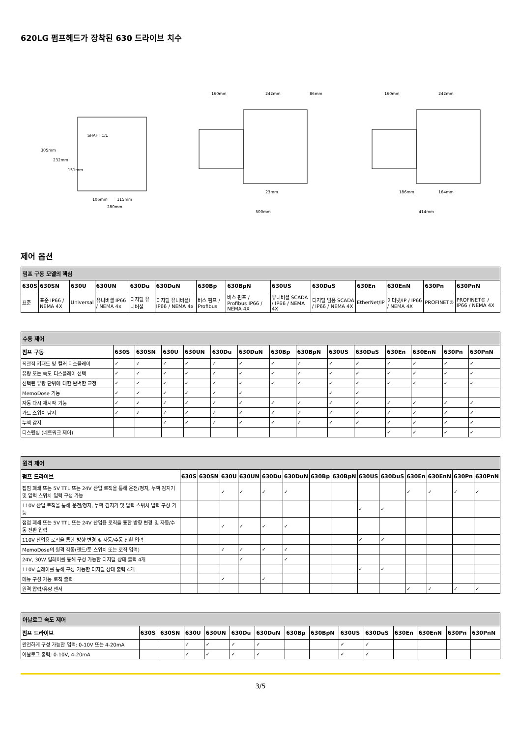620LG 펌프헤드가 장착된 630 드라이브 치수
305mm
232mm
151mm
SHAFT C/L
106mm
115mm
280mm
160mm
242mm
86mm
23mm
500mm
160mm
242mm
186mm
164mm
414mm
제어 옵션
| 펌프 구동 모델의 핵심 | | | | | | | | | | | | | |
| 630S | 630SN | 630U | 630UN | 630Du | 630DuN | 630Bp | 630BpN | 630US | 630DuS | 630En | 630EnN | 630Pn | 630PnN |
| 표준 | 표준 IP66 / NEMA 4X | Universal | 유니버셜 IP66 / NEMA 4x | 디지털 유니버셜 | 디지털 유니버셜l IP66 / NEMA 4x | 버스 펌프 / Profibus | 버스 펌프 / Profibus IP66 / NEMA 4X | 유니버셜 SCADA / IP66 / NEMA 4X | 디지털 범용 SCADA / IP66 / NEMA 4X | EtherNet/IP | 이더넷/IP / IP66 / NEMA 4X | PROFINET® | PROFINET® / IP66 / NEMA 4X |
| 수동 제어 | | | | | | | | | | | | | | |
| 펌프 구동 | 630S | 630SN | 630U | 630UN | 630Du | 630DuN | 630Bp | 630BpN | 630US | 630DuS | 630En | 630EnN | 630Pn | 630PnN |
| 직관적 키패드 및 컬러 디스플레이 | ✓ | ✓ | ✓ | ✓ | ✓ | ✓ | ✓ | ✓ | ✓ | ✓ | ✓ | ✓ | ✓ | ✓ |
| 유량 또는 속도 디스플레이 선택 | ✓ | ✓ | ✓ | ✓ | ✓ | ✓ | ✓ | ✓ | ✓ | ✓ | ✓ | ✓ | ✓ | ✓ |
| 선택된 유량 단위에 대한 완벽한 교정 | ✓ | ✓ | ✓ | ✓ | ✓ | ✓ | ✓ | ✓ | ✓ | ✓ | ✓ | ✓ | ✓ | ✓ |
| MemoDose 기능 | ✓ | ✓ | ✓ | ✓ | ✓ | ✓ | | | ✓ | ✓ | | | | |
| 자동 다시 재시작 기능 | ✓ | ✓ | ✓ | ✓ | ✓ | ✓ | ✓ | ✓ | ✓ | ✓ | ✓ | ✓ | ✓ | ✓ |
| 가드 스위치 탐지 | ✓ | ✓ | ✓ | ✓ | ✓ | ✓ | ✓ | ✓ | ✓ | ✓ | ✓ | ✓ | ✓ | ✓ |
| 누액 감지 | | | ✓ | ✓ | ✓ | ✓ | ✓ | ✓ | ✓ | ✓ | ✓ | ✓ | ✓ | ✓ |
| 디스펜싱 (네트워크 제어) | | | | | | | | | | | ✓ | ✓ | ✓ | ✓ |
| 원격 제어 | | | | | | | | | | | | | | |
| 펌프 드라이브 | 630S | 630SN | 630U | 630UN | 630Du | 630DuN | 630Bp | 630BpN | 630US | 630DuS | 630En | 630EnN | 630Pn | 630PnN |
| 접점 폐쇄 또는 5V TTL 또는 24V 산업 로직을 통해 운전/정지, 누액 감지기 및 압력 스위치 입력 구성 가능 | | | ✓ | ✓ | ✓ | ✓ | | | | | ✓ | ✓ | ✓ | ✓ |
| 110V 산업 로직을 통해 운전/정지, 누액 감지기 및 압력 스위치 입력 구성 가능 | | | | | | | | | ✓ | ✓ | | | | |
| 접점 폐쇄 또는 5V TTL 또는 24V 산업용 로직을 통한 방향 변경 및 자동/수동 전환 입력 | | | ✓ | ✓ | ✓ | ✓ | | | | | | | | |
| 110V 산업용 로직을 통한 방향 변경 및 자동/수동 전환 입력 | | | | | | | | | ✓ | ✓ | | | | |
| MemoDose의 원격 작동(핸드/풋 스위치 또는 로직 입력) | | | ✓ | ✓ | ✓ | ✓ | | | | | | | | |
| 24V, 30W 릴레이를 통해 구성 가능한 디지털 상태 출력 4개 | | | | ✓ | | ✓ | | | | | | | | |
| 110V 릴레이를 통해 구성 가능한 디지털 상태 출력 4개 | | | | | | | | | ✓ | ✓ | | | | |
| 메뉴 구성 가능 로직 출력 | | | ✓ | | ✓ | | | | | | | | | |
| 원격 압력/유량 센서 | | | | | | | | | | | ✓ | ✓ | ✓ | ✓ |
| 아날로그 속도 제어 | | | | | | | | | | | | | | |
| 펌프 드라이브 | 630S | 630SN | 630U | 630UN | 630Du | 630DuN | 630Bp | 630BpN | 630US | 630DuS | 630En | 630EnN | 630Pn | 630PnN |
| 완전하게 구성 가능한 입력; 0-10V 또는 4-20mA | | | ✓ | ✓ | ✓ | ✓ | | | ✓ | ✓ | | | | |
| 아날로그 출력; 0-10V, 4-20mA | | | ✓ | ✓ | ✓ | ✓ | | | ✓ | ✓ | | | | |
3/5